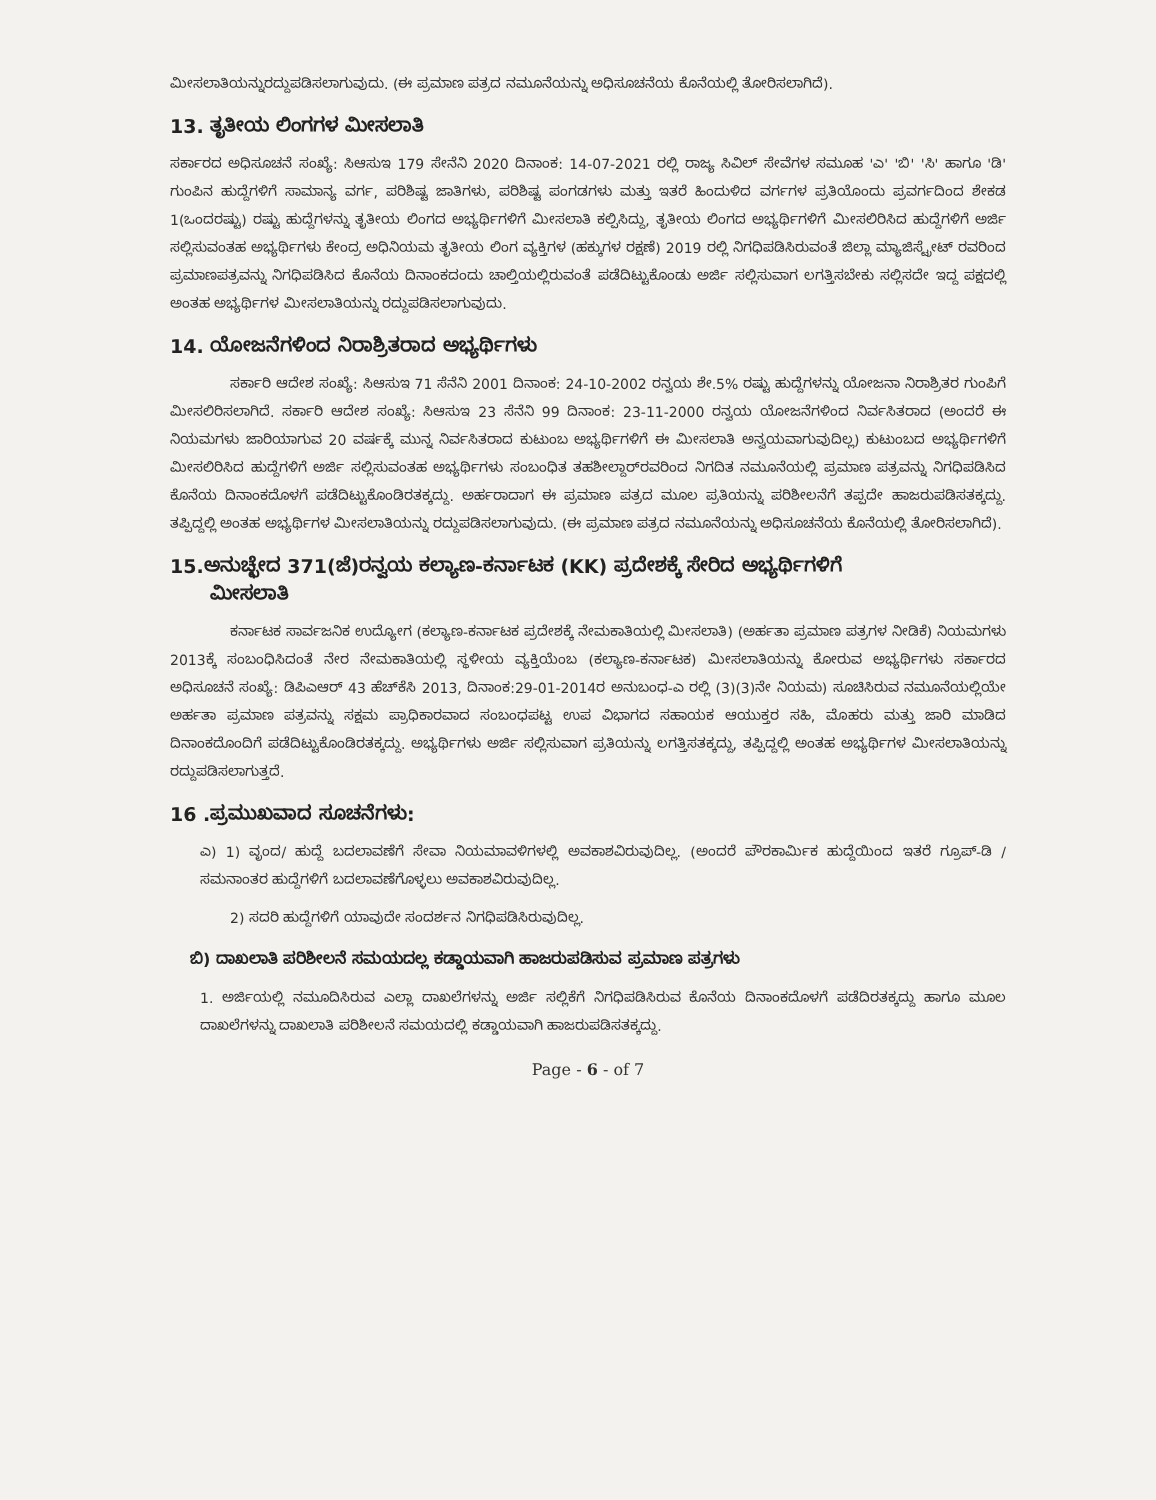ಮೀಸಲಾತಿಯನ್ನುರದ್ದುಪಡಿಸಲಾಗುವುದು. (ಈ ಪ್ರಮಾಣ ಪತ್ರದ ನಮೂನೆಯನ್ನು ಅಧಿಸೂಚನೆಯ ಕೊನೆಯಲ್ಲಿ ತೋರಿಸಲಾಗಿದೆ).
13. ತೃತೀಯ ಲಿಂಗಗಳ ಮೀಸಲಾತಿ
ಸರ್ಕಾರದ ಅಧಿಸೂಚನೆ ಸಂಖ್ಯೆ: ಸಿಆಸುಇ 179 ಸೇನೆನಿ 2020 ದಿನಾಂಕ: 14-07-2021 ರಲ್ಲಿ ರಾಜ್ಯ ಸಿವಿಲ್ ಸೇವೆಗಳ ಸಮೂಹ 'ಎ' 'ಬಿ' 'ಸಿ' ಹಾಗೂ 'ಡಿ' ಗುಂಪಿನ ಹುದ್ದೆಗಳಿಗೆ ಸಾಮಾನ್ಯ ವರ್ಗ, ಪರಿಶಿಷ್ಟ ಜಾತಿಗಳು, ಪರಿಶಿಷ್ಟ ಪಂಗಡಗಳು ಮತ್ತು ಇತರೆ ಹಿಂದುಳಿದ ವರ್ಗಗಳ ಪ್ರತಿಯೊಂದು ಪ್ರವರ್ಗದಿಂದ ಶೇಕಡ 1(ಒಂದರಷ್ಟು) ರಷ್ಟು ಹುದ್ದೆಗಳನ್ನು ತೃತೀಯ ಲಿಂಗದ ಅಭ್ಯರ್ಥಿಗಳಿಗೆ ಮೀಸಲಾತಿ ಕಲ್ಪಿಸಿದ್ದು, ತೃತೀಯ ಲಿಂಗದ ಅಭ್ಯರ್ಥಿಗಳಿಗೆ ಮೀಸಲಿರಿಸಿದ ಹುದ್ದೆಗಳಿಗೆ ಅರ್ಜಿ ಸಲ್ಲಿಸುವಂತಹ ಅಭ್ಯರ್ಥಿಗಳು ಕೇಂದ್ರ ಅಧಿನಿಯಮ ತೃತೀಯ ಲಿಂಗ ವ್ಯಕ್ತಿಗಳ (ಹಕ್ಕುಗಳ ರಕ್ಷಣೆ) 2019 ರಲ್ಲಿ ನಿಗಧಿಪಡಿಸಿರುವಂತೆ ಜಿಲ್ಲಾ ಮ್ಯಾಜಿಸ್ಟ್ರೇಟ್ ರವರಿಂದ ಪ್ರಮಾಣಪತ್ರವನ್ನು ನಿಗಧಿಪಡಿಸಿದ ಕೊನೆಯ ದಿನಾಂಕದಂದು ಚಾಲ್ತಿಯಲ್ಲಿರುವಂತೆ ಪಡೆದಿಟ್ಟುಕೊಂಡು ಅರ್ಜಿ ಸಲ್ಲಿಸುವಾಗ ಲಗತ್ತಿಸಬೇಕು ಸಲ್ಲಿಸದೇ ಇದ್ದ ಪಕ್ಷದಲ್ಲಿ ಅಂತಹ ಅಭ್ಯರ್ಥಿಗಳ ಮೀಸಲಾತಿಯನ್ನು ರದ್ದುಪಡಿಸಲಾಗುವುದು.
14. ಯೋಜನೆಗಳಿಂದ ನಿರಾಶ್ರಿತರಾದ ಅಭ್ಯರ್ಥಿಗಳು
ಸರ್ಕಾರಿ ಆದೇಶ ಸಂಖ್ಯೆ: ಸಿಆಸುಇ 71 ಸೆನೆನಿ 2001 ದಿನಾಂಕ: 24-10-2002 ರನ್ವಯ ಶೇ.5% ರಷ್ಟು ಹುದ್ದೆಗಳನ್ನು ಯೋಜನಾ ನಿರಾಶ್ರಿತರ ಗುಂಪಿಗೆ ಮೀಸಲಿರಿಸಲಾಗಿದೆ. ಸರ್ಕಾರಿ ಆದೇಶ ಸಂಖ್ಯೆ: ಸಿಆಸುಇ 23 ಸೆನೆನಿ 99 ದಿನಾಂಕ: 23-11-2000 ರನ್ವಯ ಯೋಜನೆಗಳಿಂದ ನಿರ್ವಸಿತರಾದ (ಅಂದರೆ ಈ ನಿಯಮಗಳು ಜಾರಿಯಾಗುವ 20 ವರ್ಷಕ್ಕೆ ಮುನ್ನ ನಿರ್ವಸಿತರಾದ ಕುಟುಂಬ ಅಭ್ಯರ್ಥಿಗಳಿಗೆ ಈ ಮೀಸಲಾತಿ ಅನ್ವಯವಾಗುವುದಿಲ್ಲ) ಕುಟುಂಬದ ಅಭ್ಯರ್ಥಿಗಳಿಗೆ ಮೀಸಲಿರಿಸಿದ ಹುದ್ದೆಗಳಿಗೆ ಅರ್ಜಿ ಸಲ್ಲಿಸುವಂತಹ ಅಭ್ಯರ್ಥಿಗಳು ಸಂಬಂಧಿತ ತಹಶೀಲ್ದಾರ್‌ರವರಿಂದ ನಿಗದಿತ ನಮೂನೆಯಲ್ಲಿ ಪ್ರಮಾಣ ಪತ್ರವನ್ನು ನಿಗಧಿಪಡಿಸಿದ ಕೊನೆಯ ದಿನಾಂಕದೊಳಗೆ ಪಡೆದಿಟ್ಟುಕೊಂಡಿರತಕ್ಕದ್ದು. ಅರ್ಹರಾದಾಗ ಈ ಪ್ರಮಾಣ ಪತ್ರದ ಮೂಲ ಪ್ರತಿಯನ್ನು ಪರಿಶೀಲನೆಗೆ ತಪ್ಪದೇ ಹಾಜರುಪಡಿಸತಕ್ಕದ್ದು. ತಪ್ಪಿದ್ದಲ್ಲಿ ಅಂತಹ ಅಭ್ಯರ್ಥಿಗಳ ಮೀಸಲಾತಿಯನ್ನು ರದ್ದುಪಡಿಸಲಾಗುವುದು. (ಈ ಪ್ರಮಾಣ ಪತ್ರದ ನಮೂನೆಯನ್ನು ಅಧಿಸೂಚನೆಯ ಕೊನೆಯಲ್ಲಿ ತೋರಿಸಲಾಗಿದೆ).
15.ಅನುಚ್ಛೇದ 371(ಜೆ)ರನ್ವಯ ಕಲ್ಯಾಣ-ಕರ್ನಾಟಕ (KK) ಪ್ರದೇಶಕ್ಕೆ ಸೇರಿದ ಅಭ್ಯರ್ಥಿಗಳಿಗೆ
ಮೀಸಲಾತಿ
ಕರ್ನಾಟಕ ಸಾರ್ವಜನಿಕ ಉದ್ಯೋಗ (ಕಲ್ಯಾಣ-ಕರ್ನಾಟಕ ಪ್ರದೇಶಕ್ಕೆ ನೇಮಕಾತಿಯಲ್ಲಿ ಮೀಸಲಾತಿ) (ಅರ್ಹತಾ ಪ್ರಮಾಣ ಪತ್ರಗಳ ನೀಡಿಕೆ) ನಿಯಮಗಳು 2013ಕ್ಕೆ ಸಂಬಂಧಿಸಿದಂತೆ ನೇರ ನೇಮಕಾತಿಯಲ್ಲಿ ಸ್ಥಳೀಯ ವ್ಯಕ್ತಿಯೆಂಬ (ಕಲ್ಯಾಣ-ಕರ್ನಾಟಕ) ಮೀಸಲಾತಿಯನ್ನು ಕೋರುವ ಅಭ್ಯರ್ಥಿಗಳು ಸರ್ಕಾರದ ಅಧಿಸೂಚನೆ ಸಂಖ್ಯೆ: ಡಿಪಿಎಆರ್ 43 ಹೆಚ್‌ಕೆಸಿ 2013, ದಿನಾಂಕ:29-01-2014ರ ಅನುಬಂಧ-ಎ ರಲ್ಲಿ (3)(3)ನೇ ನಿಯಮ) ಸೂಚಿಸಿರುವ ನಮೂನೆಯಲ್ಲಿಯೇ ಅರ್ಹತಾ ಪ್ರಮಾಣ ಪತ್ರವನ್ನು ಸಕ್ಷಮ ಪ್ರಾಧಿಕಾರವಾದ ಸಂಬಂಧಪಟ್ಟ ಉಪ ವಿಭಾಗದ ಸಹಾಯಕ ಆಯುಕ್ತರ ಸಹಿ, ಮೊಹರು ಮತ್ತು ಜಾರಿ ಮಾಡಿದ ದಿನಾಂಕದೊಂದಿಗೆ ಪಡೆದಿಟ್ಟುಕೊಂಡಿರತಕ್ಕದ್ದು. ಅಭ್ಯರ್ಥಿಗಳು ಅರ್ಜಿ ಸಲ್ಲಿಸುವಾಗ ಪ್ರತಿಯನ್ನು ಲಗತ್ತಿಸತಕ್ಕದ್ದು, ತಪ್ಪಿದ್ದಲ್ಲಿ ಅಂತಹ ಅಭ್ಯರ್ಥಿಗಳ ಮೀಸಲಾತಿಯನ್ನು ರದ್ದುಪಡಿಸಲಾಗುತ್ತದೆ.
16 .ಪ್ರಮುಖವಾದ ಸೂಚನೆಗಳು:
ಎ) 1) ವೃಂದ/ ಹುದ್ದೆ ಬದಲಾವಣೆಗೆ ಸೇವಾ ನಿಯಮಾವಳಿಗಳಲ್ಲಿ ಅವಕಾಶವಿರುವುದಿಲ್ಲ. (ಅಂದರೆ ಪೌರಕಾರ್ಮಿಕ ಹುದ್ದೆಯಿಂದ ಇತರೆ ಗ್ರೂಪ್-ಡಿ / ಸಮನಾಂತರ ಹುದ್ದೆಗಳಿಗೆ ಬದಲಾವಣೆಗೊಳ್ಳಲು ಅವಕಾಶವಿರುವುದಿಲ್ಲ.
2) ಸದರಿ ಹುದ್ದೆಗಳಿಗೆ ಯಾವುದೇ ಸಂದರ್ಶನ ನಿಗಧಿಪಡಿಸಿರುವುದಿಲ್ಲ.
ಬಿ) ದಾಖಲಾತಿ ಪರಿಶೀಲನೆ ಸಮಯದಲ್ಲ ಕಡ್ಡಾಯವಾಗಿ ಹಾಜರುಪಡಿಸುವ ಪ್ರಮಾಣ ಪತ್ರಗಳು
1. ಅರ್ಜಿಯಲ್ಲಿ ನಮೂದಿಸಿರುವ ಎಲ್ಲಾ ದಾಖಲೆಗಳನ್ನು ಅರ್ಜಿ ಸಲ್ಲಿಕೆಗೆ ನಿಗಧಿಪಡಿಸಿರುವ ಕೊನೆಯ ದಿನಾಂಕದೊಳಗೆ ಪಡೆದಿರತಕ್ಕದ್ದು ಹಾಗೂ ಮೂಲ ದಾಖಲೆಗಳನ್ನು ದಾಖಲಾತಿ ಪರಿಶೀಲನೆ ಸಮಯದಲ್ಲಿ ಕಡ್ಡಾಯವಾಗಿ ಹಾಜರುಪಡಿಸತಕ್ಕದ್ದು.
Page - 6 - of 7